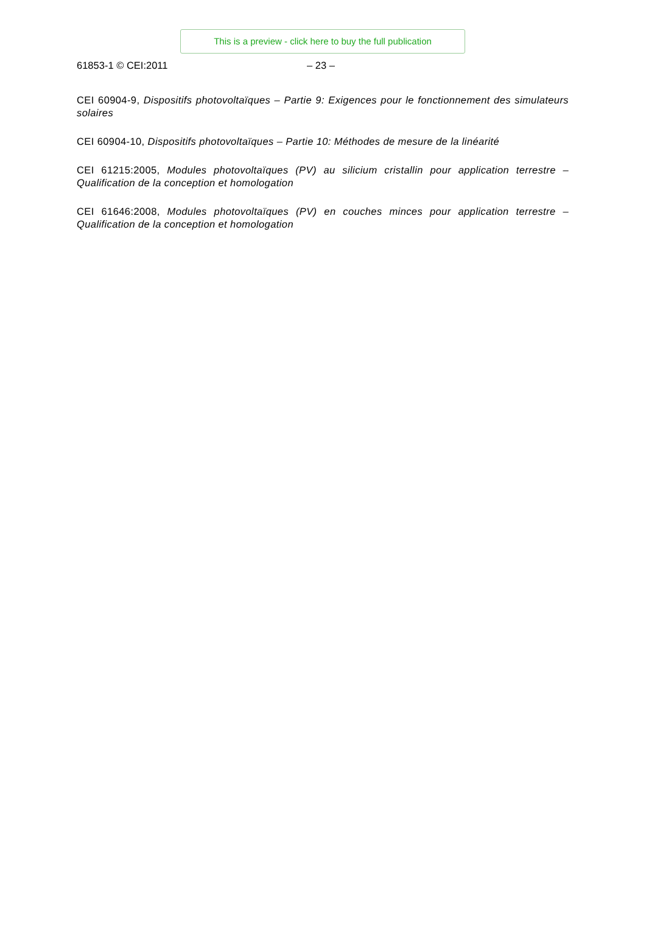This is a preview - click here to buy the full publication
61853-1 © CEI:2011 – 23 –
CEI 60904-9, Dispositifs photovoltaïques – Partie 9: Exigences pour le fonctionnement des simulateurs solaires
CEI 60904-10, Dispositifs photovoltaïques – Partie 10: Méthodes de mesure de la linéarité
CEI 61215:2005, Modules photovoltaïques (PV) au silicium cristallin pour application terrestre – Qualification de la conception et homologation
CEI 61646:2008, Modules photovoltaïques (PV) en couches minces pour application terrestre – Qualification de la conception et homologation